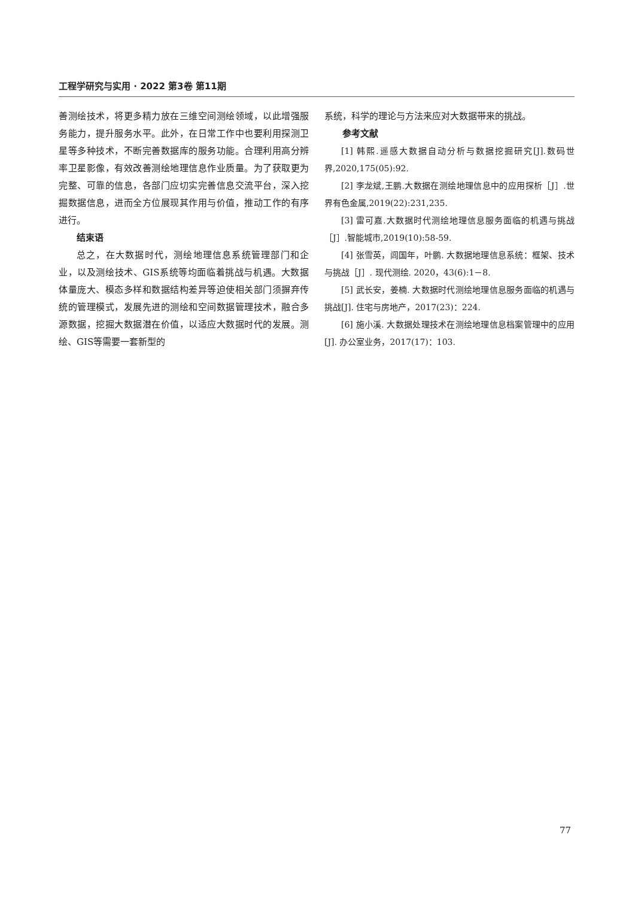工程学研究与实用 · 2022 第3卷 第11期
善测绘技术，将更多精力放在三维空间测绘领域，以此增强服务能力，提升服务水平。此外，在日常工作中也要利用探测卫星等多种技术，不断完善数据库的服务功能。合理利用高分辨率卫星影像，有效改善测绘地理信息作业质量。为了获取更为完整、可靠的信息，各部门应切实完善信息交流平台，深入挖掘数据信息，进而全方位展现其作用与价值，推动工作的有序进行。
结束语
总之，在大数据时代，测绘地理信息系统管理部门和企业，以及测绘技术、GIS系统等均面临着挑战与机遇。大数据体量庞大、模态多样和数据结构差异等迫使相关部门须摒弃传统的管理模式，发展先进的测绘和空间数据管理技术，融合多源数据，挖掘大数据潜在价值，以适应大数据时代的发展。测绘、GIS等需要一套新型的
系统，科学的理论与方法来应对大数据带来的挑战。
参考文献
[1] 韩熙.遥感大数据自动分析与数据挖掘研究[J].数码世界,2020,175(05):92.
[2] 李龙斌,王鹏.大数据在测绘地理信息中的应用探析［J］.世界有色金属,2019(22):231,235.
[3] 雷可嘉.大数据时代测绘地理信息服务面临的机遇与挑战［J］.智能城市,2019(10):58-59.
[4] 张雪英，闾国年，叶鹏. 大数据地理信息系统：框架、技术与挑战［J］. 现代测绘. 2020，43(6):1－8.
[5] 武长安，姜楠. 大数据时代测绘地理信息服务面临的机遇与挑战[J]. 住宅与房地产，2017(23)：224.
[6] 施小溪. 大数据处理技术在测绘地理信息档案管理中的应用[J]. 办公室业务，2017(17)：103.
77